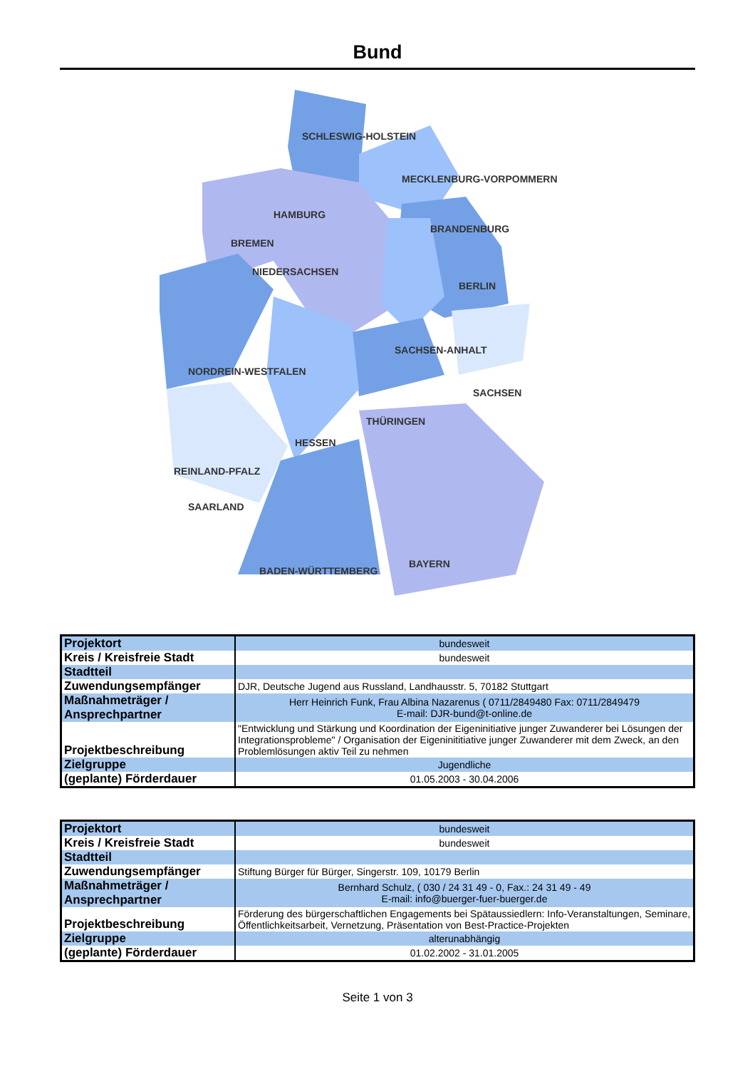Bund
SCHLESWIG-HOLSTEIN
MECKLENBURG-VORPOMMERN
HAMBURG
BREMEN
NIEDERSACHSEN
BRANDENBURG
BERLIN
SACHSEN-ANHALT
SACHSEN
NORDREIN-WESTFALEN
THÜRINGEN
HESSEN
REINLAND-PFALZ
SAARLAND
BADEN-WÜRTTEMBERG
BAYERN
| Projektort | bundesweit |
| Kreis / Kreisfreie Stadt | bundesweit |
| Stadtteil | |
| Zuwendungsempfänger | DJR, Deutsche Jugend aus Russland, Landhausstr. 5, 70182 Stuttgart |
| Maßnahmeträger / Ansprechpartner | Herr Heinrich Funk, Frau Albina Nazarenus ( 0711/2849480 Fax: 0711/2849479 E-mail: DJR-bund@t-online.de |
| Projektbeschreibung | "Entwicklung und Stärkung und Koordination der Eigeninitiative junger Zuwanderer bei Lösungen der Integrationsprobleme" / Organisation der Eigeninititiative junger Zuwanderer mit dem Zweck, an den Problemlösungen aktiv Teil zu nehmen |
| Zielgruppe | Jugendliche |
| (geplante) Förderdauer | 01.05.2003 - 30.04.2006 |
| Projektort | bundesweit |
| Kreis / Kreisfreie Stadt | bundesweit |
| Stadtteil | |
| Zuwendungsempfänger | Stiftung Bürger für Bürger, Singerstr. 109, 10179 Berlin |
| Maßnahmeträger / Ansprechpartner | Bernhard Schulz, ( 030 / 24 31 49 - 0, Fax.: 24 31 49 - 49 E-mail: info@buerger-fuer-buerger.de |
| Projektbeschreibung | Förderung des bürgerschaftlichen Engagements bei Spätaussiedlern: Info-Veranstaltungen, Seminare, Öffentlichkeitsarbeit, Vernetzung, Präsentation von Best-Practice-Projekten |
| Zielgruppe | alterunabhängig |
| (geplante) Förderdauer | 01.02.2002 - 31.01.2005 |
Seite 1 von 3